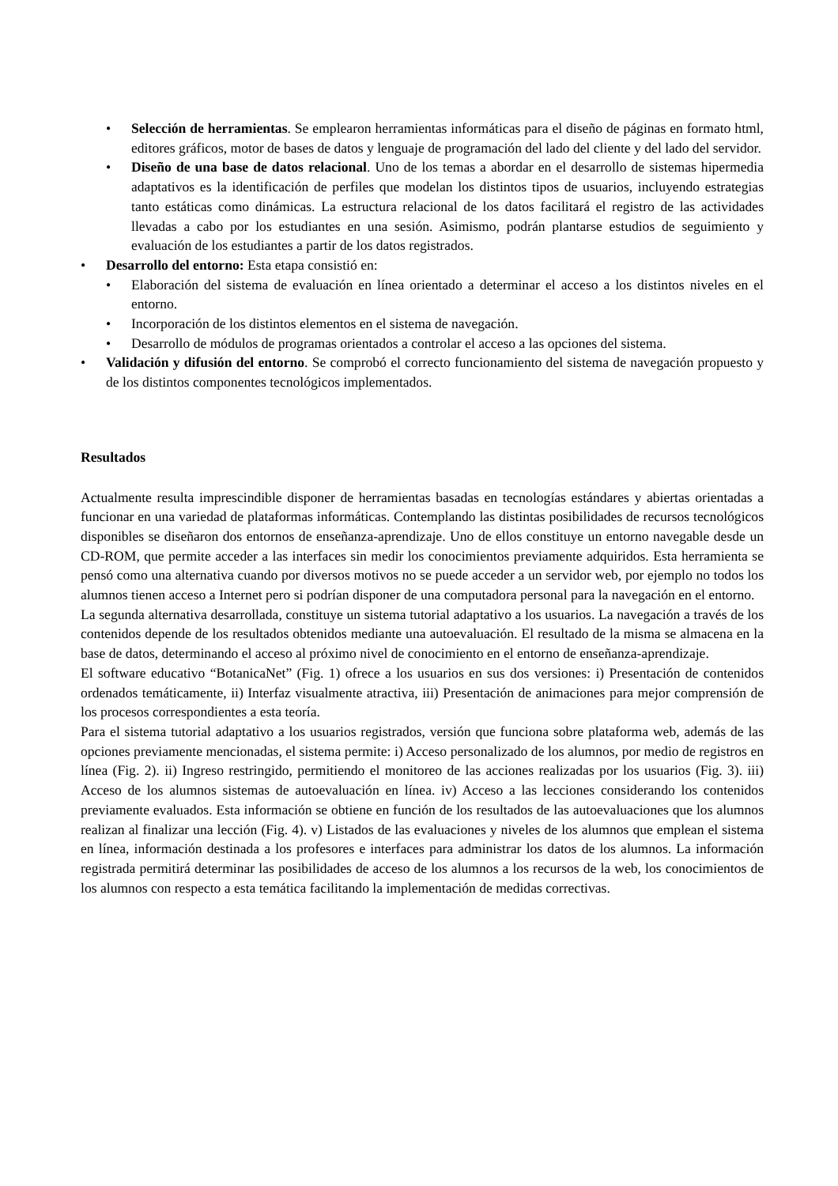• Selección de herramientas. Se emplearon herramientas informáticas para el diseño de páginas en formato html, editores gráficos, motor de bases de datos y lenguaje de programación del lado del cliente y del lado del servidor.
• Diseño de una base de datos relacional. Uno de los temas a abordar en el desarrollo de sistemas hipermedia adaptativos es la identificación de perfiles que modelan los distintos tipos de usuarios, incluyendo estrategias tanto estáticas como dinámicas. La estructura relacional de los datos facilitará el registro de las actividades llevadas a cabo por los estudiantes en una sesión. Asimismo, podrán plantarse estudios de seguimiento y evaluación de los estudiantes a partir de los datos registrados.
• Desarrollo del entorno: Esta etapa consistió en:
• Elaboración del sistema de evaluación en línea orientado a determinar el acceso a los distintos niveles en el entorno.
• Incorporación de los distintos elementos en el sistema de navegación.
• Desarrollo de módulos de programas orientados a controlar el acceso a las opciones del sistema.
• Validación y difusión del entorno. Se comprobó el correcto funcionamiento del sistema de navegación propuesto y de los distintos componentes tecnológicos implementados.
Resultados
Actualmente resulta imprescindible disponer de herramientas basadas en tecnologías estándares y abiertas orientadas a funcionar en una variedad de plataformas informáticas. Contemplando las distintas posibilidades de recursos tecnológicos disponibles se diseñaron dos entornos de enseñanza-aprendizaje. Uno de ellos constituye un entorno navegable desde un CD-ROM, que permite acceder a las interfaces sin medir los conocimientos previamente adquiridos. Esta herramienta se pensó como una alternativa cuando por diversos motivos no se puede acceder a un servidor web, por ejemplo no todos los alumnos tienen acceso a Internet pero si podrían disponer de una computadora personal para la navegación en el entorno.
La segunda alternativa desarrollada, constituye un sistema tutorial adaptativo a los usuarios. La navegación a través de los contenidos depende de los resultados obtenidos mediante una autoevaluación. El resultado de la misma se almacena en la base de datos, determinando el acceso al próximo nivel de conocimiento en el entorno de enseñanza-aprendizaje.
El software educativo “BotanicaNet” (Fig. 1) ofrece a los usuarios en sus dos versiones: i) Presentación de contenidos ordenados temáticamente, ii) Interfaz visualmente atractiva, iii) Presentación de animaciones para mejor comprensión de los procesos correspondientes a esta teoría.
Para el sistema tutorial adaptativo a los usuarios registrados, versión que funciona sobre plataforma web, además de las opciones previamente mencionadas, el sistema permite: i) Acceso personalizado de los alumnos, por medio de registros en línea (Fig. 2). ii) Ingreso restringido, permitiendo el monitoreo de las acciones realizadas por los usuarios (Fig. 3). iii) Acceso de los alumnos sistemas de autoevaluación en línea. iv) Acceso a las lecciones considerando los contenidos previamente evaluados. Esta información se obtiene en función de los resultados de las autoevaluaciones que los alumnos realizan al finalizar una lección (Fig. 4). v) Listados de las evaluaciones y niveles de los alumnos que emplean el sistema en línea, información destinada a los profesores e interfaces para administrar los datos de los alumnos. La información registrada permitirá determinar las posibilidades de acceso de los alumnos a los recursos de la web, los conocimientos de los alumnos con respecto a esta temática facilitando la implementación de medidas correctivas.